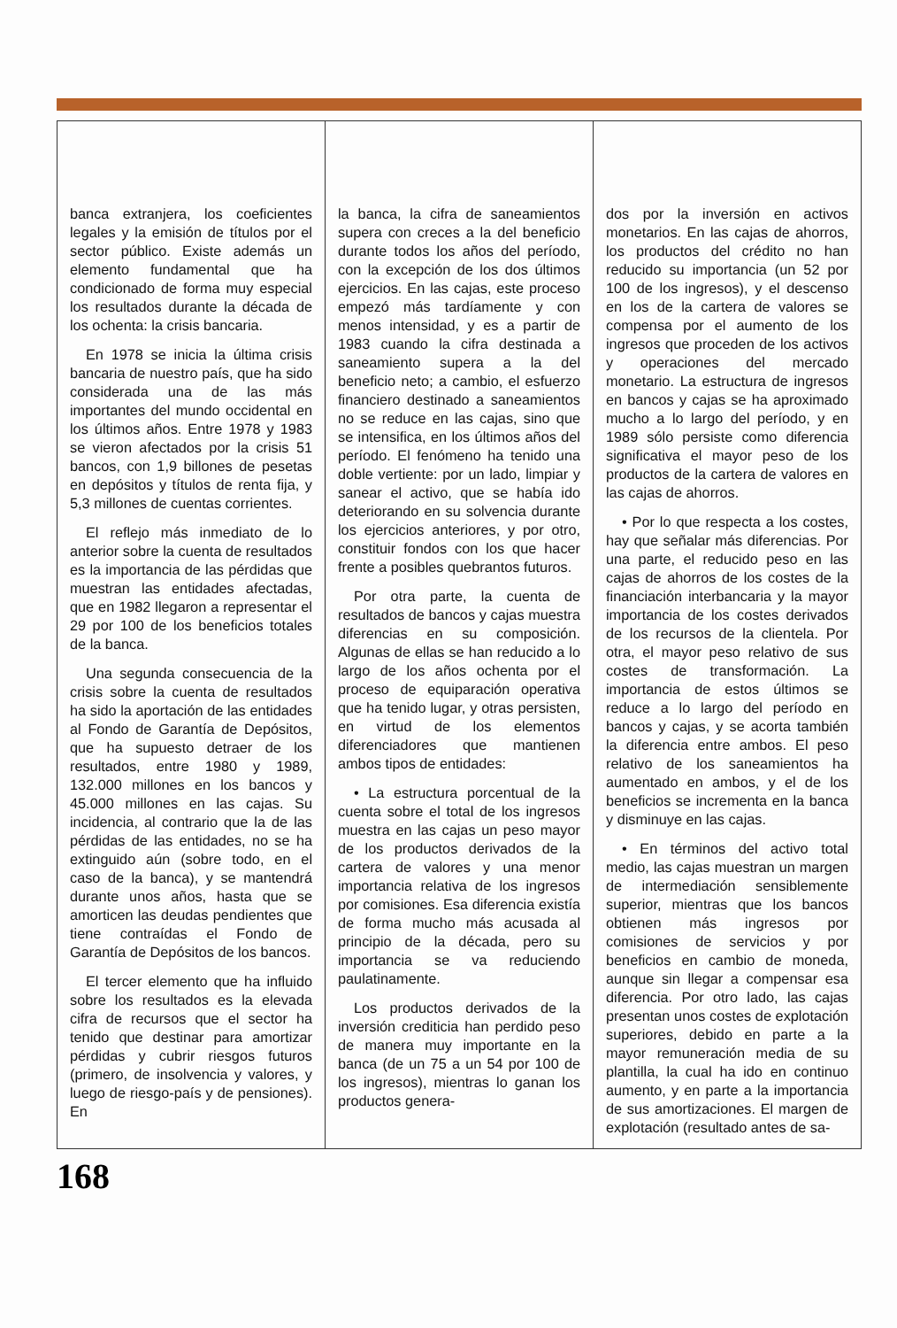banca extranjera, los coeficientes legales y la emisión de títulos por el sector público. Existe además un elemento fundamental que ha condicionado de forma muy especial los resultados durante la década de los ochenta: la crisis bancaria.
En 1978 se inicia la última crisis bancaria de nuestro país, que ha sido considerada una de las más importantes del mundo occidental en los últimos años. Entre 1978 y 1983 se vieron afectados por la crisis 51 bancos, con 1,9 billones de pesetas en depósitos y títulos de renta fija, y 5,3 millones de cuentas corrientes.
El reflejo más inmediato de lo anterior sobre la cuenta de resultados es la importancia de las pérdidas que muestran las entidades afectadas, que en 1982 llegaron a representar el 29 por 100 de los beneficios totales de la banca.
Una segunda consecuencia de la crisis sobre la cuenta de resultados ha sido la aportación de las entidades al Fondo de Garantía de Depósitos, que ha supuesto detraer de los resultados, entre 1980 y 1989, 132.000 millones en los bancos y 45.000 millones en las cajas. Su incidencia, al contrario que la de las pérdidas de las entidades, no se ha extinguido aún (sobre todo, en el caso de la banca), y se mantendrá durante unos años, hasta que se amorticen las deudas pendientes que tiene contraídas el Fondo de Garantía de Depósitos de los bancos.
El tercer elemento que ha influido sobre los resultados es la elevada cifra de recursos que el sector ha tenido que destinar para amortizar pérdidas y cubrir riesgos futuros (primero, de insolvencia y valores, y luego de riesgo-país y de pensiones). En
la banca, la cifra de saneamientos supera con creces a la del beneficio durante todos los años del período, con la excepción de los dos últimos ejercicios. En las cajas, este proceso empezó más tardíamente y con menos intensidad, y es a partir de 1983 cuando la cifra destinada a saneamiento supera a la del beneficio neto; a cambio, el esfuerzo financiero destinado a saneamientos no se reduce en las cajas, sino que se intensifica, en los últimos años del período. El fenómeno ha tenido una doble vertiente: por un lado, limpiar y sanear el activo, que se había ido deteriorando en su solvencia durante los ejercicios anteriores, y por otro, constituir fondos con los que hacer frente a posibles quebrantos futuros.
Por otra parte, la cuenta de resultados de bancos y cajas muestra diferencias en su composición. Algunas de ellas se han reducido a lo largo de los años ochenta por el proceso de equiparación operativa que ha tenido lugar, y otras persisten, en virtud de los elementos diferenciadores que mantienen ambos tipos de entidades:
• La estructura porcentual de la cuenta sobre el total de los ingresos muestra en las cajas un peso mayor de los productos derivados de la cartera de valores y una menor importancia relativa de los ingresos por comisiones. Esa diferencia existía de forma mucho más acusada al principio de la década, pero su importancia se va reduciendo paulatinamente.
Los productos derivados de la inversión crediticia han perdido peso de manera muy importante en la banca (de un 75 a un 54 por 100 de los ingresos), mientras lo ganan los productos genera-
dos por la inversión en activos monetarios. En las cajas de ahorros, los productos del crédito no han reducido su importancia (un 52 por 100 de los ingresos), y el descenso en los de la cartera de valores se compensa por el aumento de los ingresos que proceden de los activos y operaciones del mercado monetario. La estructura de ingresos en bancos y cajas se ha aproximado mucho a lo largo del período, y en 1989 sólo persiste como diferencia significativa el mayor peso de los productos de la cartera de valores en las cajas de ahorros.
• Por lo que respecta a los costes, hay que señalar más diferencias. Por una parte, el reducido peso en las cajas de ahorros de los costes de la financiación interbancaria y la mayor importancia de los costes derivados de los recursos de la clientela. Por otra, el mayor peso relativo de sus costes de transformación. La importancia de estos últimos se reduce a lo largo del período en bancos y cajas, y se acorta también la diferencia entre ambos. El peso relativo de los saneamientos ha aumentado en ambos, y el de los beneficios se incrementa en la banca y disminuye en las cajas.
• En términos del activo total medio, las cajas muestran un margen de intermediación sensiblemente superior, mientras que los bancos obtienen más ingresos por comisiones de servicios y por beneficios en cambio de moneda, aunque sin llegar a compensar esa diferencia. Por otro lado, las cajas presentan unos costes de explotación superiores, debido en parte a la mayor remuneración media de su plantilla, la cual ha ido en continuo aumento, y en parte a la importancia de sus amortizaciones. El margen de explotación (resultado antes de sa-
168